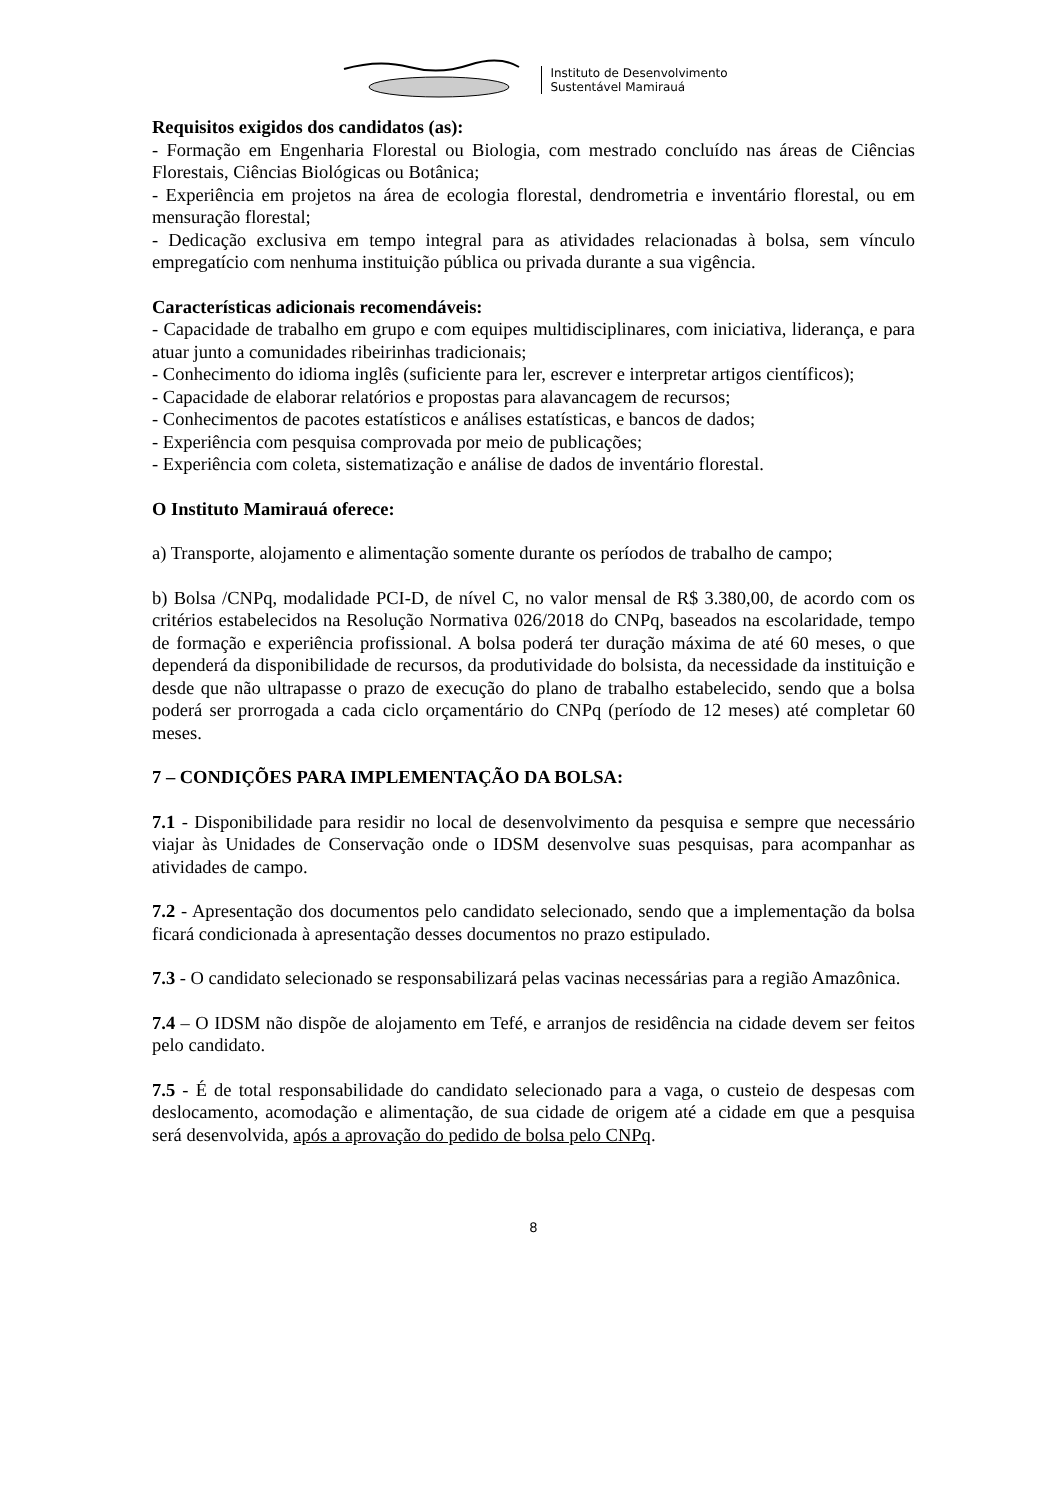Instituto de Desenvolvimento
Sustentável Mamirauá
Requisitos exigidos dos candidatos (as):
- Formação em Engenharia Florestal ou Biologia, com mestrado concluído nas áreas de Ciências Florestais, Ciências Biológicas ou Botânica;
- Experiência em projetos na área de ecologia florestal, dendrometria e inventário florestal, ou em mensuração florestal;
- Dedicação exclusiva em tempo integral para as atividades relacionadas à bolsa, sem vínculo empregatício com nenhuma instituição pública ou privada durante a sua vigência.
Características adicionais recomendáveis:
- Capacidade de trabalho em grupo e com equipes multidisciplinares, com iniciativa, liderança, e para atuar junto a comunidades ribeirinhas tradicionais;
- Conhecimento do idioma inglês (suficiente para ler, escrever e interpretar artigos científicos);
- Capacidade de elaborar relatórios e propostas para alavancagem de recursos;
- Conhecimentos de pacotes estatísticos e análises estatísticas, e bancos de dados;
- Experiência com pesquisa comprovada por meio de publicações;
- Experiência com coleta, sistematização e análise de dados de inventário florestal.
O Instituto Mamirauá oferece:
a) Transporte, alojamento e alimentação somente durante os períodos de trabalho de campo;
b) Bolsa /CNPq, modalidade PCI-D, de nível C, no valor mensal de R$ 3.380,00, de acordo com os critérios estabelecidos na Resolução Normativa 026/2018 do CNPq, baseados na escolaridade, tempo de formação e experiência profissional. A bolsa poderá ter duração máxima de até 60 meses, o que dependerá da disponibilidade de recursos, da produtividade do bolsista, da necessidade da instituição e desde que não ultrapasse o prazo de execução do plano de trabalho estabelecido, sendo que a bolsa poderá ser prorrogada a cada ciclo orçamentário do CNPq (período de 12 meses) até completar 60 meses.
7 – CONDIÇÕES PARA IMPLEMENTAÇÃO DA BOLSA:
7.1 - Disponibilidade para residir no local de desenvolvimento da pesquisa e sempre que necessário viajar às Unidades de Conservação onde o IDSM desenvolve suas pesquisas, para acompanhar as atividades de campo.
7.2 - Apresentação dos documentos pelo candidato selecionado, sendo que a implementação da bolsa ficará condicionada à apresentação desses documentos no prazo estipulado.
7.3 - O candidato selecionado se responsabilizará pelas vacinas necessárias para a região Amazônica.
7.4 – O IDSM não dispõe de alojamento em Tefé, e arranjos de residência na cidade devem ser feitos pelo candidato.
7.5 - É de total responsabilidade do candidato selecionado para a vaga, o custeio de despesas com deslocamento, acomodação e alimentação, de sua cidade de origem até a cidade em que a pesquisa será desenvolvida, após a aprovação do pedido de bolsa pelo CNPq.
8